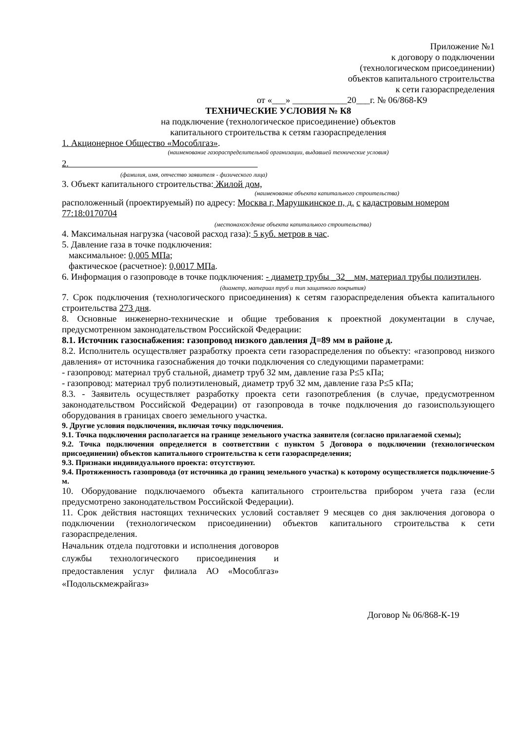Приложение №1
к договору о подключении
(технологическом присоединении)
объектов капитального строительства
к сети газораспределения
от «___» ____________20___г. № 06/868-К9
ТЕХНИЧЕСКИЕ УСЛОВИЯ № К8
на подключение (технологическое присоединение) объектов
капитального строительства к сетям газораспределения
1. Акционерное Общество «Мособлгаз».
(наименование газораспределительной организации, выдавшей технические условия)
2.
(фамилия, имя, отчество заявителя - физического лица)
3. Объект капитального строительства: Жилой дом,
(наименование объекта капитального строительства)
расположенный (проектируемый) по адресу: Москва г, Марушкинское п, д. с кадастровым номером 77:18:0170704
(местонахождение объекта капитального строительства)
4. Максимальная нагрузка (часовой расход газа): 5 куб. метров в час.
5. Давление газа в точке подключения:
максимальное: 0,005 МПа;
фактическое (расчетное): 0,0017 МПа.
6. Информация о газопроводе в точке подключения: - диаметр трубы _32__мм, материал трубы полиэтилен.
(диаметр, материал труб и тип защитного покрытия)
7. Срок подключения (технологического присоединения) к сетям газораспределения объекта капитального строительства 273 дня.
8. Основные инженерно-технические и общие требования к проектной документации в случае, предусмотренном законодательством Российской Федерации:
8.1. Источник газоснабжения: газопровод низкого давления Д=89 мм в районе д.
8.2. Исполнитель осуществляет разработку проекта сети газораспределения по объекту: «газопровод низкого давления» от источника газоснабжения до точки подключения со следующими параметрами:
- газопровод: материал труб стальной, диаметр труб 32 мм, давление газа Р≤5 кПа;
- газопровод: материал труб полиэтиленовый, диаметр труб 32 мм, давление газа Р≤5 кПа;
8.3. - Заявитель осуществляет разработку проекта сети газопотребления (в случае, предусмотренном законодательством Российской Федерации) от газопровода в точке подключения до газоиспользующего оборудования в границах своего земельного участка.
9. Другие условия подключения, включая точку подключения.
9.1. Точка подключения располагается на границе земельного участка заявителя (согласно прилагаемой схемы);
9.2. Точка подключения определяется в соответствии с пунктом 5 Договора о подключении (технологическом присоединении) объектов капитального строительства к сети газораспределения;
9.3. Признаки индивидуального проекта: отсутствуют.
9.4. Протяженность газопровода (от источника до границ земельного участка) к которому осуществляется подключение-5 м.
10. Оборудование подключаемого объекта капитального строительства прибором учета газа (если предусмотрено законодательством Российской Федерации).
11. Срок действия настоящих технических условий составляет 9 месяцев со дня заключения договора о подключении (технологическом присоединении) объектов капитального строительства к сети газораспределения.
Начальник отдела подготовки и исполнения договоров службы технологического присоединения и предоставления услуг филиала АО «Мособлгаз» «Подольскмежрайгаз»
Договор № 06/868-К-19